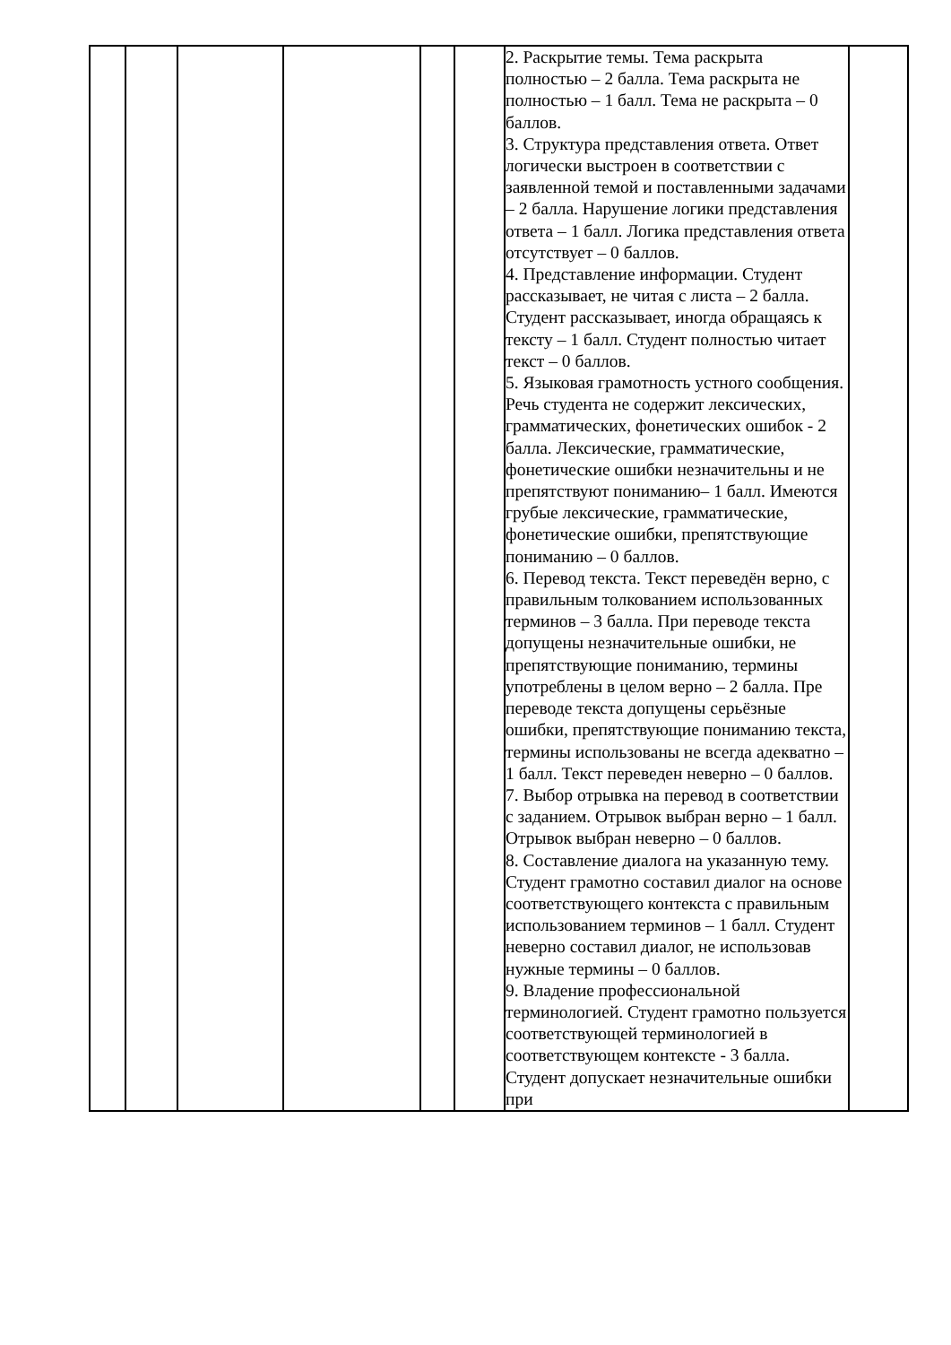| | | | | | | 2. Раскрытие темы. Тема раскрыта полностью – 2 балла. Тема раскрыта не полностью – 1 балл. Тема не раскрыта – 0 баллов. 3. Структура представления ответа. Ответ логически выстроен в соответствии с заявленной темой и поставленными задачами – 2 балла. Нарушение логики представления ответа – 1 балл. Логика представления ответа отсутствует – 0 баллов. 4. Представление информации. Студент рассказывает, не читая с листа – 2 балла. Студент рассказывает, иногда обращаясь к тексту – 1 балл. Студент полностью читает текст – 0 баллов. 5. Языковая грамотность устного сообщения. Речь студента не содержит лексических, грамматических, фонетических ошибок - 2 балла. Лексические, грамматические, фонетические ошибки незначительны и не препятствуют пониманию– 1 балл. Имеются грубые лексические, грамматические, фонетические ошибки, препятствующие пониманию – 0 баллов. 6. Перевод текста. Текст переведён верно, с правильным толкованием использованных терминов – 3 балла. При переводе текста допущены незначительные ошибки, не препятствующие пониманию, термины употреблены в целом верно – 2 балла. Пре переводе текста допущены серьёзные ошибки, препятствующие пониманию текста, термины использованы не всегда адекватно – 1 балл. Текст переведен неверно – 0 баллов. 7. Выбор отрывка на перевод в соответствии с заданием. Отрывок выбран верно – 1 балл. Отрывок выбран неверно – 0 баллов. 8. Составление диалога на указанную тему. Студент грамотно составил диалог на основе соответствующего контекста с правильным использованием терминов – 1 балл. Студент неверно составил диалог, не использовав нужные термины – 0 баллов. 9. Владение профессиональной терминологией. Студент грамотно пользуется соответствующей терминологией в соответствующем контексте - 3 балла. Студент допускает незначительные ошибки при | |